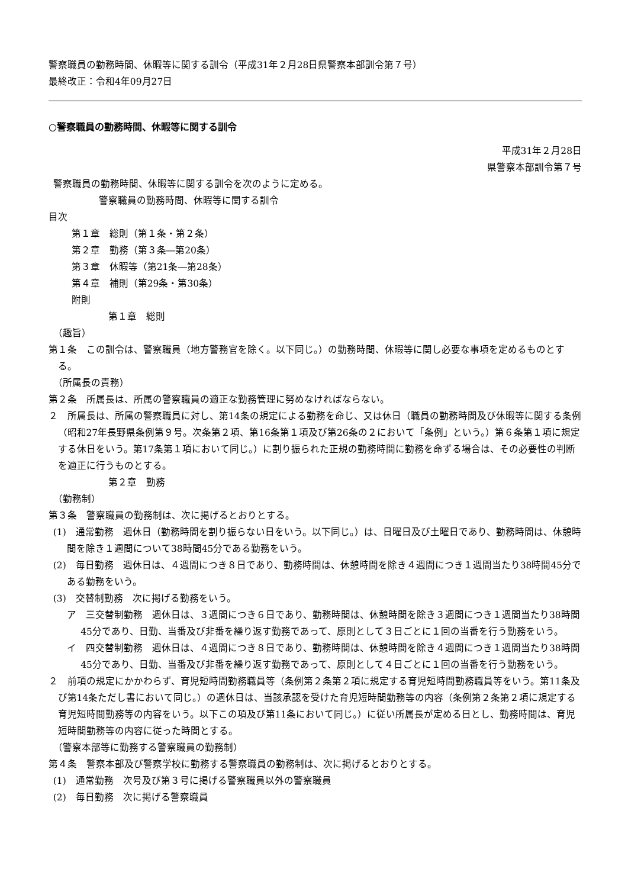警察職員の勤務時間、休暇等に関する訓令（平成31年２月28日県警察本部訓令第７号）
最終改正：令和4年09月27日
○警察職員の勤務時間、休暇等に関する訓令
平成31年２月28日
県警察本部訓令第７号
警察職員の勤務時間、休暇等に関する訓令を次のように定める。
警察職員の勤務時間、休暇等に関する訓令
目次
第１章　総則（第１条・第２条）
第２章　勤務（第３条―第20条）
第３章　休暇等（第21条―第28条）
第４章　補則（第29条・第30条）
附則
第１章　総則
（趣旨）
第１条　この訓令は、警察職員（地方警務官を除く。以下同じ。）の勤務時間、休暇等に関し必要な事項を定めるものとする。
（所属長の責務）
第２条　所属長は、所属の警察職員の適正な勤務管理に努めなければならない。
２　所属長は、所属の警察職員に対し、第14条の規定による勤務を命じ、又は休日（職員の勤務時間及び休暇等に関する条例（昭和27年長野県条例第９号。次条第２項、第16条第１項及び第26条の２において「条例」という。）第６条第１項に規定する休日をいう。第17条第１項において同じ。）に割り振られた正規の勤務時間に勤務を命ずる場合は、その必要性の判断を適正に行うものとする。
第２章　勤務
（勤務制）
第３条　警察職員の勤務制は、次に掲げるとおりとする。
(1)　通常勤務　週休日（勤務時間を割り振らない日をいう。以下同じ。）は、日曜日及び土曜日であり、勤務時間は、休憩時間を除き１週間について38時間45分である勤務をいう。
(2)　毎日勤務　週休日は、４週間につき８日であり、勤務時間は、休憩時間を除き４週間につき１週間当たり38時間45分である勤務をいう。
(3)　交替制勤務　次に掲げる勤務をいう。
ア　三交替制勤務　週休日は、３週間につき６日であり、勤務時間は、休憩時間を除き３週間につき１週間当たり38時間45分であり、日勤、当番及び非番を繰り返す勤務であって、原則として３日ごとに１回の当番を行う勤務をいう。
イ　四交替制勤務　週休日は、４週間につき８日であり、勤務時間は、休憩時間を除き４週間につき１週間当たり38時間45分であり、日勤、当番及び非番を繰り返す勤務であって、原則として４日ごとに１回の当番を行う勤務をいう。
２　前項の規定にかかわらず、育児短時間勤務職員等（条例第２条第２項に規定する育児短時間勤務職員等をいう。第11条及び第14条ただし書において同じ。）の週休日は、当該承認を受けた育児短時間勤務等の内容（条例第２条第２項に規定する育児短時間勤務等の内容をいう。以下この項及び第11条において同じ。）に従い所属長が定める日とし、勤務時間は、育児短時間勤務等の内容に従った時間とする。
（警察本部等に勤務する警察職員の勤務制）
第４条　警察本部及び警察学校に勤務する警察職員の勤務制は、次に掲げるとおりとする。
(1)　通常勤務　次号及び第３号に掲げる警察職員以外の警察職員
(2)　毎日勤務　次に掲げる警察職員